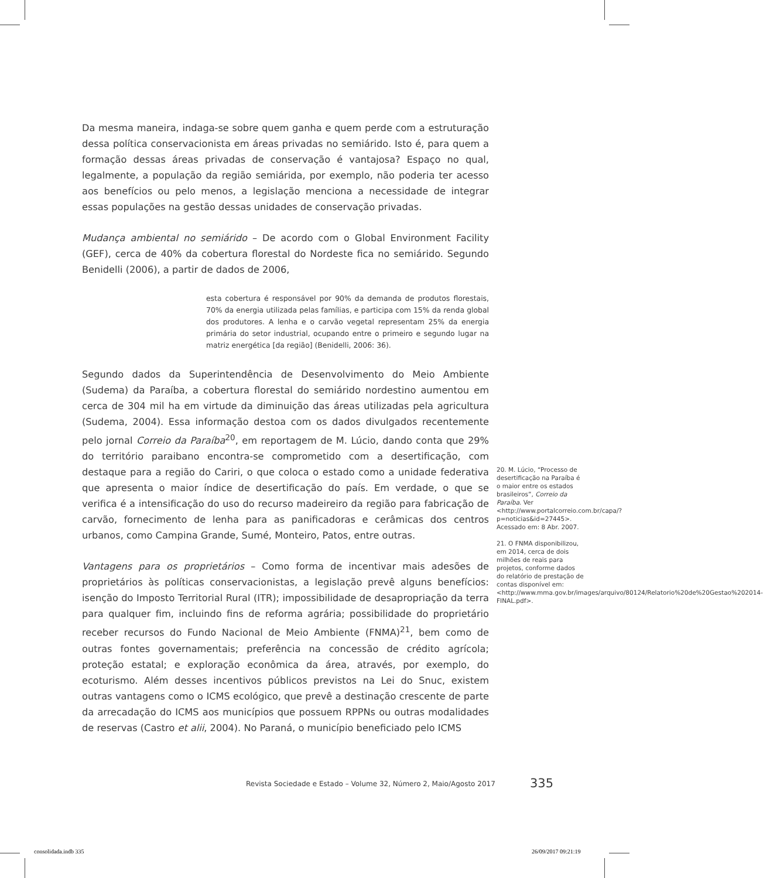Da mesma maneira, indaga-se sobre quem ganha e quem perde com a estruturação dessa política conservacionista em áreas privadas no semiárido. Isto é, para quem a formação dessas áreas privadas de conservação é vantajosa? Espaço no qual, legalmente, a população da região semiárida, por exemplo, não poderia ter acesso aos benefícios ou pelo menos, a legislação menciona a necessidade de integrar essas populações na gestão dessas unidades de conservação privadas.
Mudança ambiental no semiárido – De acordo com o Global Environment Facility (GEF), cerca de 40% da cobertura florestal do Nordeste fica no semiárido. Segundo Benidelli (2006), a partir de dados de 2006,
esta cobertura é responsável por 90% da demanda de produtos florestais, 70% da energia utilizada pelas famílias, e participa com 15% da renda global dos produtores. A lenha e o carvão vegetal representam 25% da energia primária do setor industrial, ocupando entre o primeiro e segundo lugar na matriz energética [da região] (Benidelli, 2006: 36).
Segundo dados da Superintendência de Desenvolvimento do Meio Ambiente (Sudema) da Paraíba, a cobertura florestal do semiárido nordestino aumentou em cerca de 304 mil ha em virtude da diminuição das áreas utilizadas pela agricultura (Sudema, 2004). Essa informação destoa com os dados divulgados recentemente pelo jornal Correio da Paraíba<sup>20</sup>, em reportagem de M. Lúcio, dando conta que 29% do território paraibano encontra-se comprometido com a desertificação, com destaque para a região do Cariri, o que coloca o estado como a unidade federativa que apresenta o maior índice de desertificação do país. Em verdade, o que se verifica é a intensificação do uso do recurso madeireiro da região para fabricação de carvão, fornecimento de lenha para as panificadoras e cerâmicas dos centros urbanos, como Campina Grande, Sumé, Monteiro, Patos, entre outras.
Vantagens para os proprietários – Como forma de incentivar mais adesões de proprietários às políticas conservacionistas, a legislação prevê alguns benefícios: isenção do Imposto Territorial Rural (ITR); impossibilidade de desapropriação da terra para qualquer fim, incluindo fins de reforma agrária; possibilidade do proprietário receber recursos do Fundo Nacional de Meio Ambiente (FNMA)<sup>21</sup>, bem como de outras fontes governamentais; preferência na concessão de crédito agrícola; proteção estatal; e exploração econômica da área, através, por exemplo, do ecoturismo. Além desses incentivos públicos previstos na Lei do Snuc, existem outras vantagens como o ICMS ecológico, que prevê a destinação crescente de parte da arrecadação do ICMS aos municípios que possuem RPPNs ou outras modalidades de reservas (Castro et alii, 2004). No Paraná, o município beneficiado pelo ICMS
20. M. Lúcio, “Processo de desertificação na Paraíba é o maior entre os estados brasileiros”, Correio da Paraíba. Ver <http://www.portalcorreio.com.br/capa/?p=noticias&id=27445>. Acessado em: 8 Abr. 2007.
21. O FNMA disponibilizou, em 2014, cerca de dois milhões de reais para projetos, conforme dados do relatório de prestação de contas disponível em: <http://www.mma.gov.br/images/arquivo/80124/Relatorio%20de%20Gestao%202014-FINAL.pdf>.
Revista Sociedade e Estado – Volume 32, Número 2, Maio/Agosto 2017
335
consolidada.indb 335 26/09/2017 09:21:19